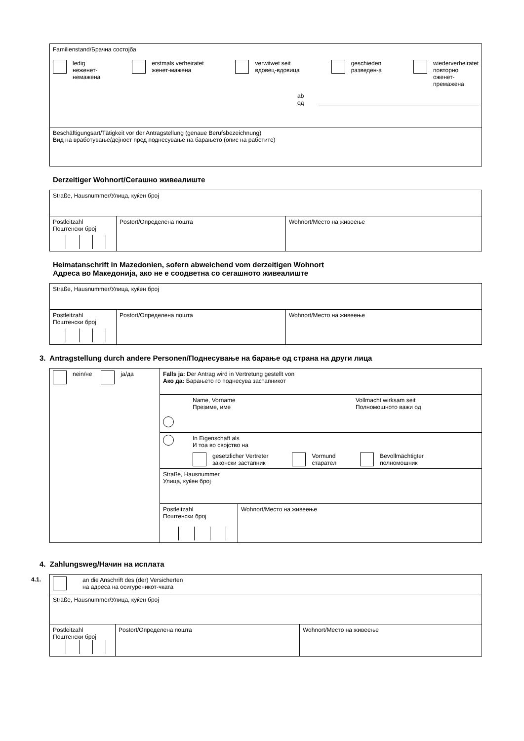| Familienstand/Брачна состојба ledig нeженет- немажена erstmals verheiratet женет-мажена verwitwet seit вдовец-вдовица geschieden разведен-а wiederverheiratet повторно оженет- премажена ab од |
| Beschäftigungsart/Tätigkeit vor der Antragstellung (genaue Berufsbezeichnung) Вид на вработување/дејност пред поднесување на барањето (опис на работите) |
Derzeitiger Wohnort/Сегашно живеалиште
| Straße, Hausnummer/Улица, куќен број | | |
| Postleitzahl Поштенски број | Postort/Определена пошта | Wohnort/Место на живеење |
Heimatanschrift in Mazedonien, sofern abweichend vom derzeitigen Wohnort
Адреса во Македонија, ако не е соодветна со сегашното живеалиште
| Straße, Hausnummer/Улица, куќен број | | |
| Postleitzahl Поштенски број | Postort/Определена пошта | Wohnort/Место на живеење |
3. Antragstellung durch andere Personen/Поднесување на барање од страна на други лица
| nein/не ja/да | Falls ja: Der Antrag wird in Vertretung gestellt von Ако да: Барањето го поднесува застапникот | |
| | Name, Vorname Презиме, име Vollmacht wirksam seit Полномошното важи од | |
| | In Eigenschaft als И тоа во својство на gesetzlicher Vertreter законски застапник Vormund старател Bevollmächtigter полномошник | |
| | Straße, Hausnummer Улица, куќен број | |
| | Postleitzahl Поштенски број | Wohnort/Место на живеење |
4. Zahlungsweg/Начин на исплата
4.1.
| an die Anschrift des (der) Versicherten на адреса на осигуреникот-чката | | |
| Straße, Hausnummer/Улица, куќен број | | |
| Postleitzahl Поштенски број | Postort/Определена пошта | Wohnort/Место на живеење |